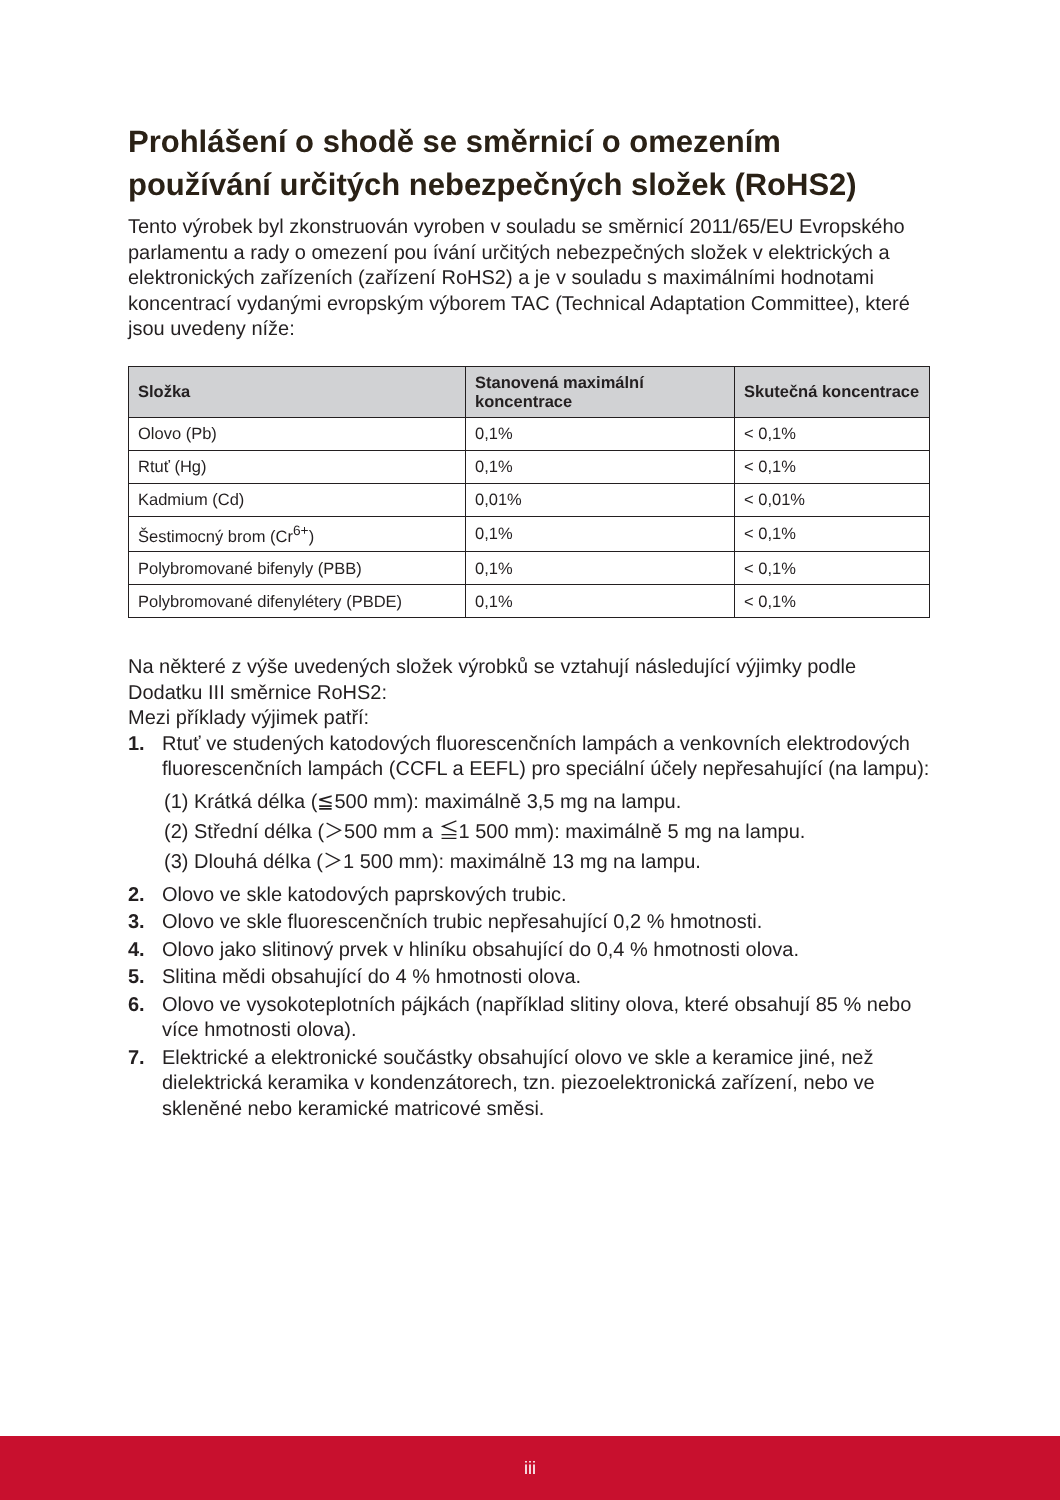Prohlášení o shodě se směrnicí o omezením používání určitých nebezpečných složek (RoHS2)
Tento výrobek byl zkonstruován vyroben v souladu se směrnicí 2011/65/EU Evropského parlamentu a rady o omezení pou ívání určitých nebezpečných složek v elektrických a elektronických zařízeních (zařízení RoHS2) a je v souladu s maximálními hodnotami koncentrací vydanými evropským výborem TAC (Technical Adaptation Committee), které jsou uvedeny níže:
| Složka | Stanovená maximální koncentrace | Skutečná koncentrace |
| --- | --- | --- |
| Olovo (Pb) | 0,1% | < 0,1% |
| Rtuť (Hg) | 0,1% | < 0,1% |
| Kadmium (Cd) | 0,01% | < 0,01% |
| Šestimocný brom (Cr<sup>6+</sup>) | 0,1% | < 0,1% |
| Polybromované bifenyly (PBB) | 0,1% | < 0,1% |
| Polybromované difenylétery (PBDE) | 0,1% | < 0,1% |
Na některé z výše uvedených složek výrobků se vztahují následující výjimky podle Dodatku III směrnice RoHS2:
Mezi příklady výjimek patří:
1. Rtuť ve studených katodových fluorescenčních lampách a venkovních elektrodových fluorescenčních lampách (CCFL a EEFL) pro speciální účely nepřesahující (na lampu):
(1) Krátká délka (≦500 mm): maximálně 3,5 mg na lampu.
(2) Střední délka (＞500 mm a ≦1 500 mm): maximálně 5 mg na lampu.
(3) Dlouhá délka (＞1 500 mm): maximálně 13 mg na lampu.
2. Olovo ve skle katodových paprskových trubic.
3. Olovo ve skle fluorescenčních trubic nepřesahující 0,2 % hmotnosti.
4. Olovo jako slitinový prvek v hliníku obsahující do 0,4 % hmotnosti olova.
5. Slitina mědi obsahující do 4 % hmotnosti olova.
6. Olovo ve vysokoteplotních pájkách (například slitiny olova, které obsahují 85 % nebo více hmotnosti olova).
7. Elektrické a elektronické součástky obsahující olovo ve skle a keramice jiné, než dielektrická keramika v kondenzátorech, tzn. piezoelektronická zařízení, nebo ve skleněné nebo keramické matricové směsi.
iii